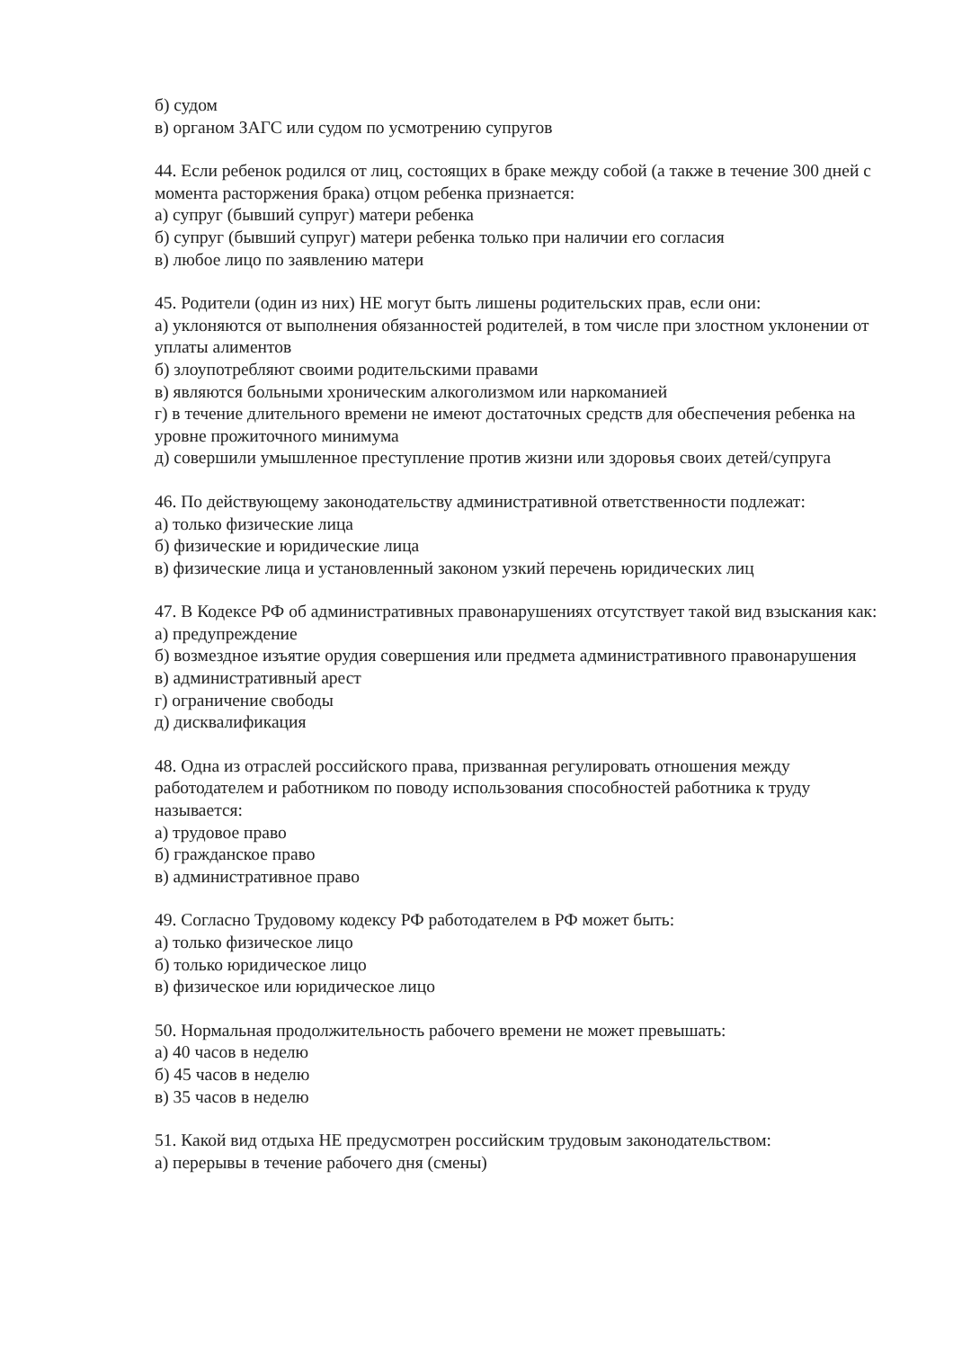б) судом
в) органом ЗАГС или судом по усмотрению супругов
44. Если ребенок родился от лиц, состоящих в браке между собой (а также в течение 300 дней с момента расторжения брака) отцом ребенка признается:
а) супруг (бывший супруг) матери ребенка
б) супруг (бывший супруг) матери ребенка только при наличии его согласия
в) любое лицо по заявлению матери
45. Родители (один из них) НЕ могут быть лишены родительских прав, если они:
а) уклоняются от выполнения обязанностей родителей, в том числе при злостном уклонении от уплаты алиментов
б) злоупотребляют своими родительскими правами
в) являются больными хроническим алкоголизмом или наркоманией
г) в течение длительного времени не имеют достаточных средств для обеспечения ребенка на уровне прожиточного минимума
д) совершили умышленное преступление против жизни или здоровья своих детей/супруга
46. По действующему законодательству административной ответственности подлежат:
а) только физические лица
б) физические и юридические лица
в) физические лица и установленный законом узкий перечень юридических лиц
47. В Кодексе РФ об административных правонарушениях отсутствует такой вид взыскания как:
а) предупреждение
б) возмездное изъятие орудия совершения или предмета административного правонарушения
в) административный арест
г) ограничение свободы
д) дисквалификация
48. Одна из отраслей российского права, призванная регулировать отношения между работодателем и работником по поводу использования способностей работника к труду называется:
а) трудовое право
б) гражданское право
в) административное право
49. Согласно Трудовому кодексу РФ работодателем в РФ может быть:
а) только физическое лицо
б) только юридическое лицо
в) физическое или юридическое лицо
50. Нормальная продолжительность рабочего времени не может превышать:
а) 40 часов в неделю
б) 45 часов в неделю
в) 35 часов в неделю
51. Какой вид отдыха НЕ предусмотрен российским трудовым законодательством:
а) перерывы в течение рабочего дня (смены)